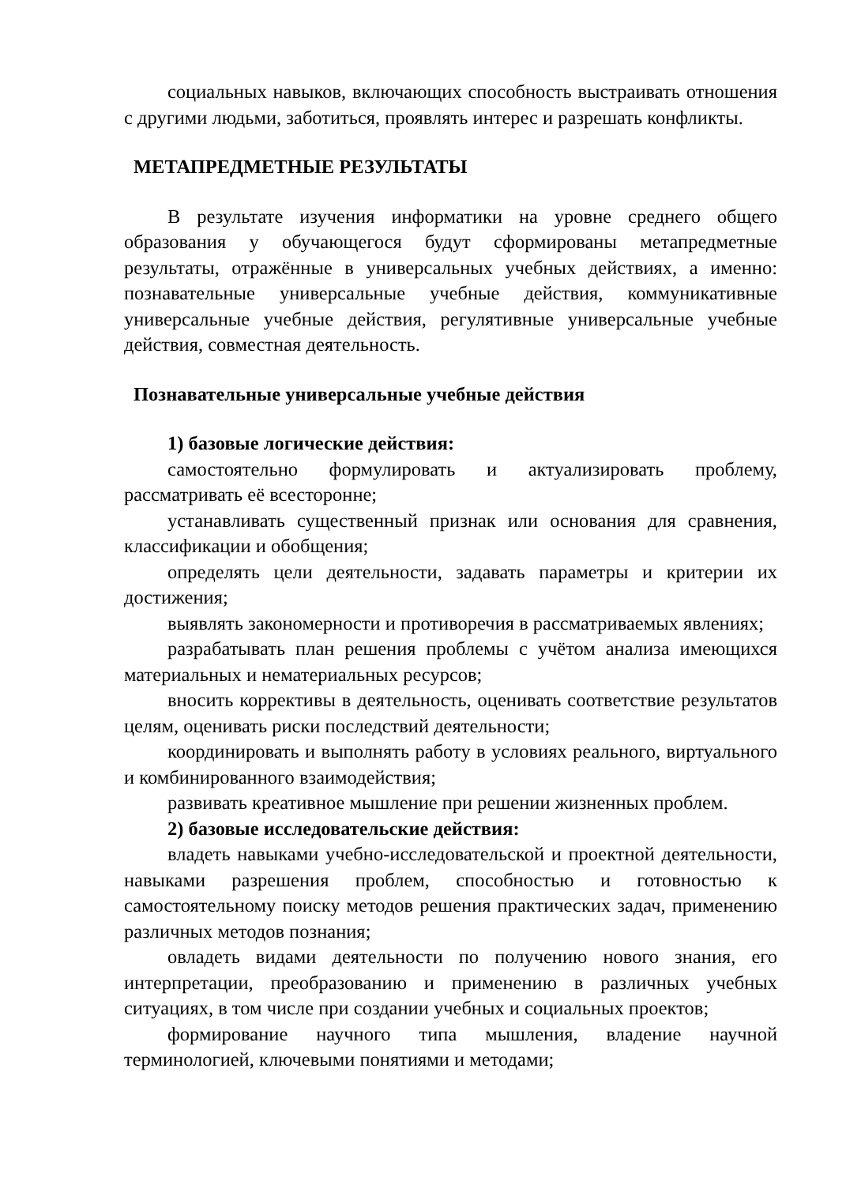социальных навыков, включающих способность выстраивать отношения с другими людьми, заботиться, проявлять интерес и разрешать конфликты.
МЕТАПРЕДМЕТНЫЕ РЕЗУЛЬТАТЫ
В результате изучения информатики на уровне среднего общего образования у обучающегося будут сформированы метапредметные результаты, отражённые в универсальных учебных действиях, а именно: познавательные универсальные учебные действия, коммуникативные универсальные учебные действия, регулятивные универсальные учебные действия, совместная деятельность.
Познавательные универсальные учебные действия
1) базовые логические действия:
самостоятельно формулировать и актуализировать проблему, рассматривать её всесторонне;
устанавливать существенный признак или основания для сравнения, классификации и обобщения;
определять цели деятельности, задавать параметры и критерии их достижения;
выявлять закономерности и противоречия в рассматриваемых явлениях;
разрабатывать план решения проблемы с учётом анализа имеющихся материальных и нематериальных ресурсов;
вносить коррективы в деятельность, оценивать соответствие результатов целям, оценивать риски последствий деятельности;
координировать и выполнять работу в условиях реального, виртуального и комбинированного взаимодействия;
развивать креативное мышление при решении жизненных проблем.
2) базовые исследовательские действия:
владеть навыками учебно-исследовательской и проектной деятельности, навыками разрешения проблем, способностью и готовностью к самостоятельному поиску методов решения практических задач, применению различных методов познания;
овладеть видами деятельности по получению нового знания, его интерпретации, преобразованию и применению в различных учебных ситуациях, в том числе при создании учебных и социальных проектов;
формирование научного типа мышления, владение научной терминологией, ключевыми понятиями и методами;